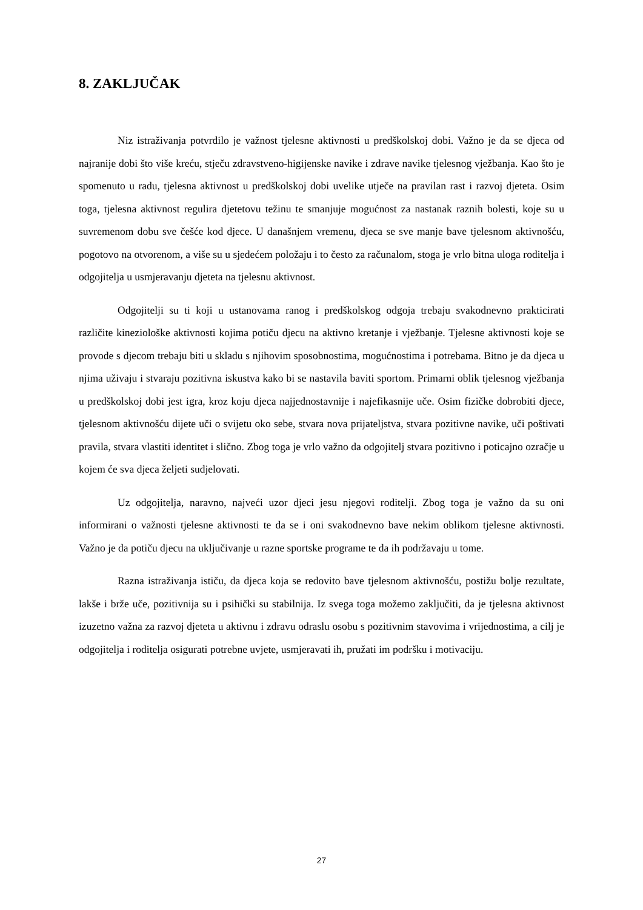8. ZAKLJUČAK
Niz istraživanja potvrdilo je važnost tjelesne aktivnosti u predškolskoj dobi. Važno je da se djeca od najranije dobi što više kreću, stječu zdravstveno-higijenske navike i zdrave navike tjelesnog vježbanja. Kao što je spomenuto u radu, tjelesna aktivnost u predškolskoj dobi uvelike utječe na pravilan rast i razvoj djeteta. Osim toga, tjelesna aktivnost regulira djetetovu težinu te smanjuje mogućnost za nastanak raznih bolesti, koje su u suvremenom dobu sve češće kod djece. U današnjem vremenu, djeca se sve manje bave tjelesnom aktivnošću, pogotovo na otvorenom, a više su u sjedećem položaju i to često za računalom, stoga je vrlo bitna uloga roditelja i odgojitelja u usmjeravanju djeteta na tjelesnu aktivnost.
Odgojitelji su ti koji u ustanovama ranog i predškolskog odgoja trebaju svakodnevno prakticirati različite kineziološke aktivnosti kojima potiču djecu na aktivno kretanje i vježbanje. Tjelesne aktivnosti koje se provode s djecom trebaju biti u skladu s njihovim sposobnostima, mogućnostima i potrebama. Bitno je da djeca u njima uživaju i stvaraju pozitivna iskustva kako bi se nastavila baviti sportom. Primarni oblik tjelesnog vježbanja u predškolskoj dobi jest igra, kroz koju djeca najjednostavnije i najefikasnije uče. Osim fizičke dobrobiti djece, tjelesnom aktivnošću dijete uči o svijetu oko sebe, stvara nova prijateljstva, stvara pozitivne navike, uči poštivati pravila, stvara vlastiti identitet i slično. Zbog toga je vrlo važno da odgojitelj stvara pozitivno i poticajno ozračje u kojem će sva djeca željeti sudjelovati.
Uz odgojitelja, naravno, najveći uzor djeci jesu njegovi roditelji. Zbog toga je važno da su oni informirani o važnosti tjelesne aktivnosti te da se i oni svakodnevno bave nekim oblikom tjelesne aktivnosti. Važno je da potiču djecu na uključivanje u razne sportske programe te da ih podržavaju u tome.
Razna istraživanja ističu, da djeca koja se redovito bave tjelesnom aktivnošću, postižu bolje rezultate, lakše i brže uče, pozitivnija su i psihički su stabilnija. Iz svega toga možemo zaključiti, da je tjelesna aktivnost izuzetno važna za razvoj djeteta u aktivnu i zdravu odraslu osobu s pozitivnim stavovima i vrijednostima, a cilj je odgojitelja i roditelja osigurati potrebne uvjete, usmjeravati ih, pružati im podršku i motivaciju.
27